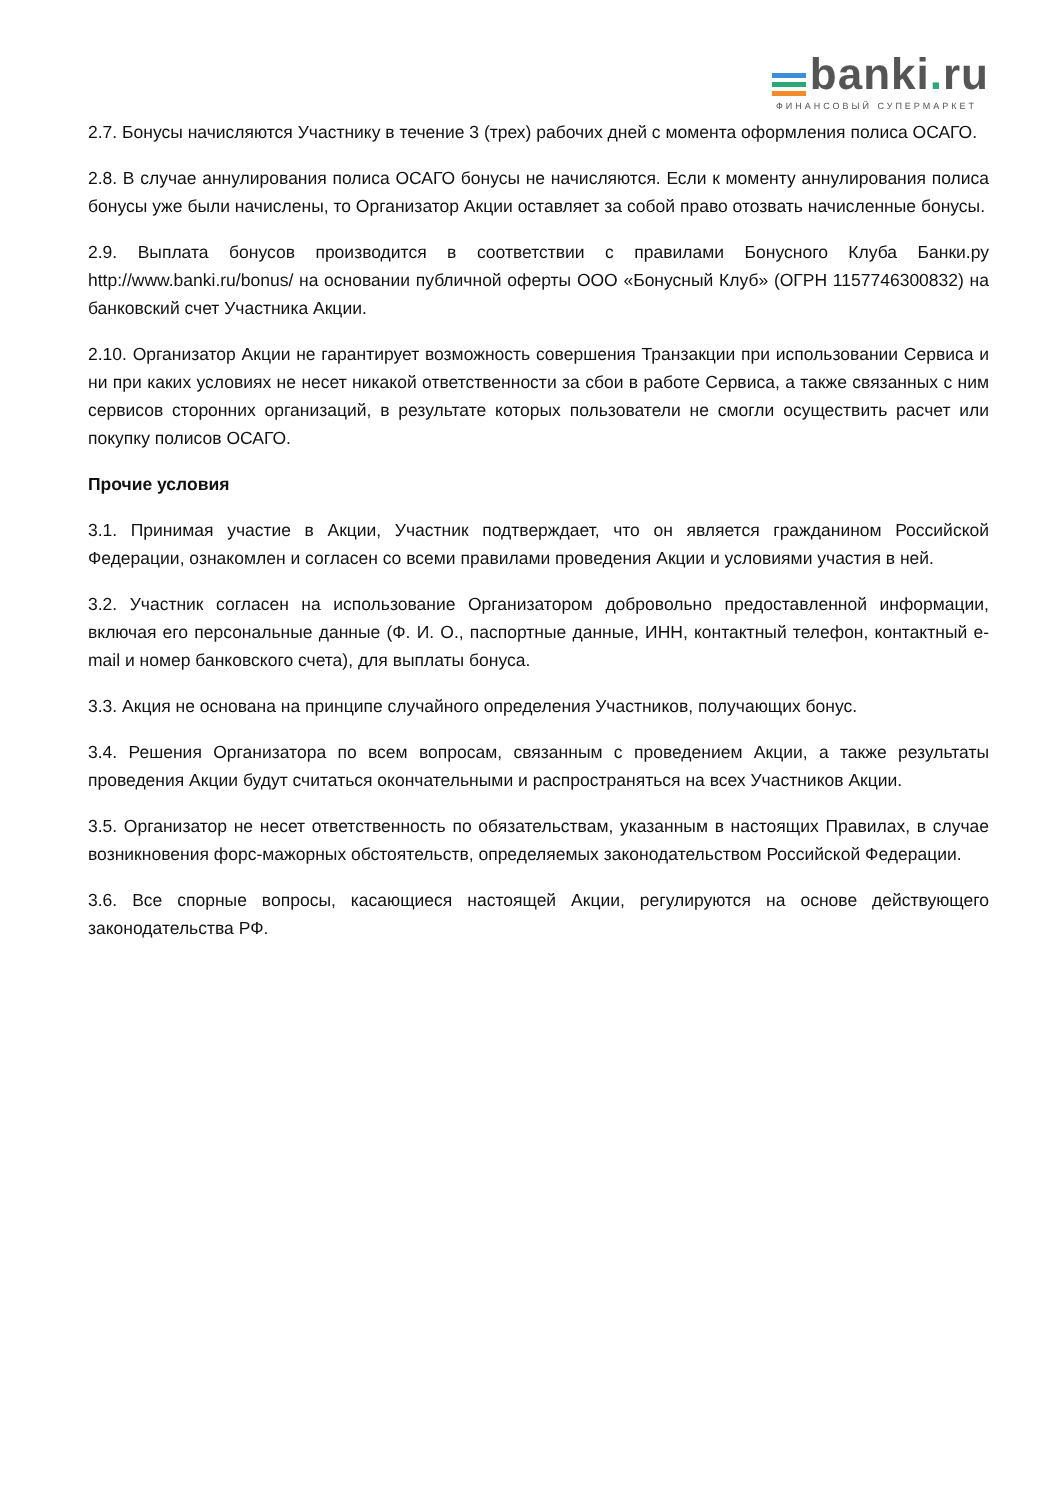banki. ru
ФИНАНСОВЫЙ СУПЕРМАРКЕТ
2.7. Бонусы начисляются Участнику в течение 3 (трех) рабочих дней с момента оформления полиса ОСАГО.
2.8. В случае аннулирования полиса ОСАГО бонусы не начисляются. Если к моменту аннулирования полиса бонусы уже были начислены, то Организатор Акции оставляет за собой право отозвать начисленные бонусы.
2.9. Выплата бонусов производится в соответствии с правилами Бонусного Клуба Банки.ру http://www.banki.ru/bonus/ на основании публичной оферты ООО «Бонусный Клуб» (ОГРН 1157746300832) на банковский счет Участника Акции.
2.10. Организатор Акции не гарантирует возможность совершения Транзакции при использовании Сервиса и ни при каких условиях не несет никакой ответственности за сбои в работе Сервиса, а также связанных с ним сервисов сторонних организаций, в результате которых пользователи не смогли осуществить расчет или покупку полисов ОСАГО.
Прочие условия
3.1. Принимая участие в Акции, Участник подтверждает, что он является гражданином Российской Федерации, ознакомлен и согласен со всеми правилами проведения Акции и условиями участия в ней.
3.2. Участник согласен на использование Организатором добровольно предоставленной информации, включая его персональные данные (Ф. И. О., паспортные данные, ИНН, контактный телефон, контактный e-mail и номер банковского счета), для выплаты бонуса.
3.3. Акция не основана на принципе случайного определения Участников, получающих бонус.
3.4. Решения Организатора по всем вопросам, связанным с проведением Акции, а также результаты проведения Акции будут считаться окончательными и распространяться на всех Участников Акции.
3.5. Организатор не несет ответственность по обязательствам, указанным в настоящих Правилах, в случае возникновения форс-мажорных обстоятельств, определяемых законодательством Российской Федерации.
3.6. Все спорные вопросы, касающиеся настоящей Акции, регулируются на основе действующего законодательства РФ.